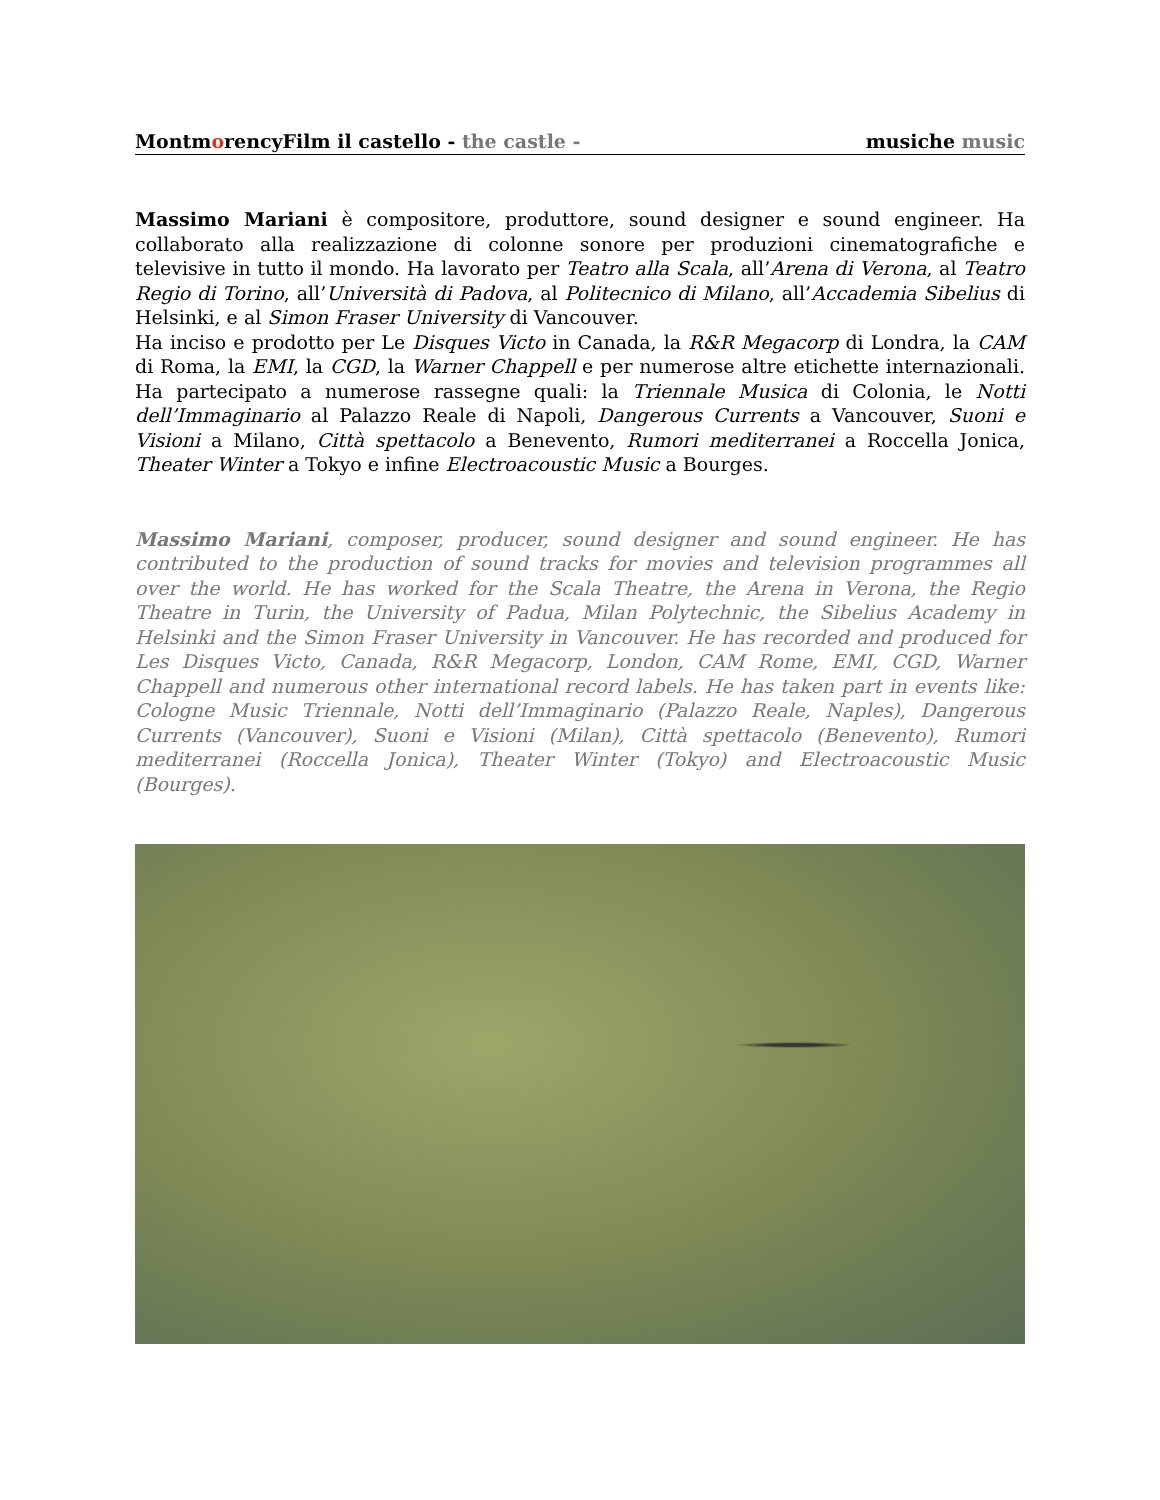MontmorencyFilm il castello - the castle - musiche music
Massimo Mariani è compositore, produttore, sound designer e sound engineer. Ha collaborato alla realizzazione di colonne sonore per produzioni cinematografiche e televisive in tutto il mondo. Ha lavorato per Teatro alla Scala, all’Arena di Verona, al Teatro Regio di Torino, all’Università di Padova, al Politecnico di Milano, all’Accademia Sibelius di Helsinki, e al Simon Fraser University di Vancouver.
Ha inciso e prodotto per Le Disques Victo in Canada, la R&R Megacorp di Londra, la CAM di Roma, la EMI, la CGD, la Warner Chappell e per numerose altre etichette internazionali. Ha partecipato a numerose rassegne quali: la Triennale Musica di Colonia, le Notti dell’Immaginario al Palazzo Reale di Napoli, Dangerous Currents a Vancouver, Suoni e Visioni a Milano, Città spettacolo a Benevento, Rumori mediterranei a Roccella Jonica, Theater Winter a Tokyo e infine Electroacoustic Music a Bourges.
Massimo Mariani, composer, producer, sound designer and sound engineer. He has contributed to the production of sound tracks for movies and television programmes all over the world. He has worked for the Scala Theatre, the Arena in Verona, the Regio Theatre in Turin, the University of Padua, Milan Polytechnic, the Sibelius Academy in Helsinki and the Simon Fraser University in Vancouver. He has recorded and produced for Les Disques Victo, Canada, R&R Megacorp, London, CAM Rome, EMI, CGD, Warner Chappell and numerous other international record labels. He has taken part in events like: Cologne Music Triennale, Notti dell’Immaginario (Palazzo Reale, Naples), Dangerous Currents (Vancouver), Suoni e Visioni (Milan), Città spettacolo (Benevento), Rumori mediterranei (Roccella Jonica), Theater Winter (Tokyo) and Electroacoustic Music (Bourges).